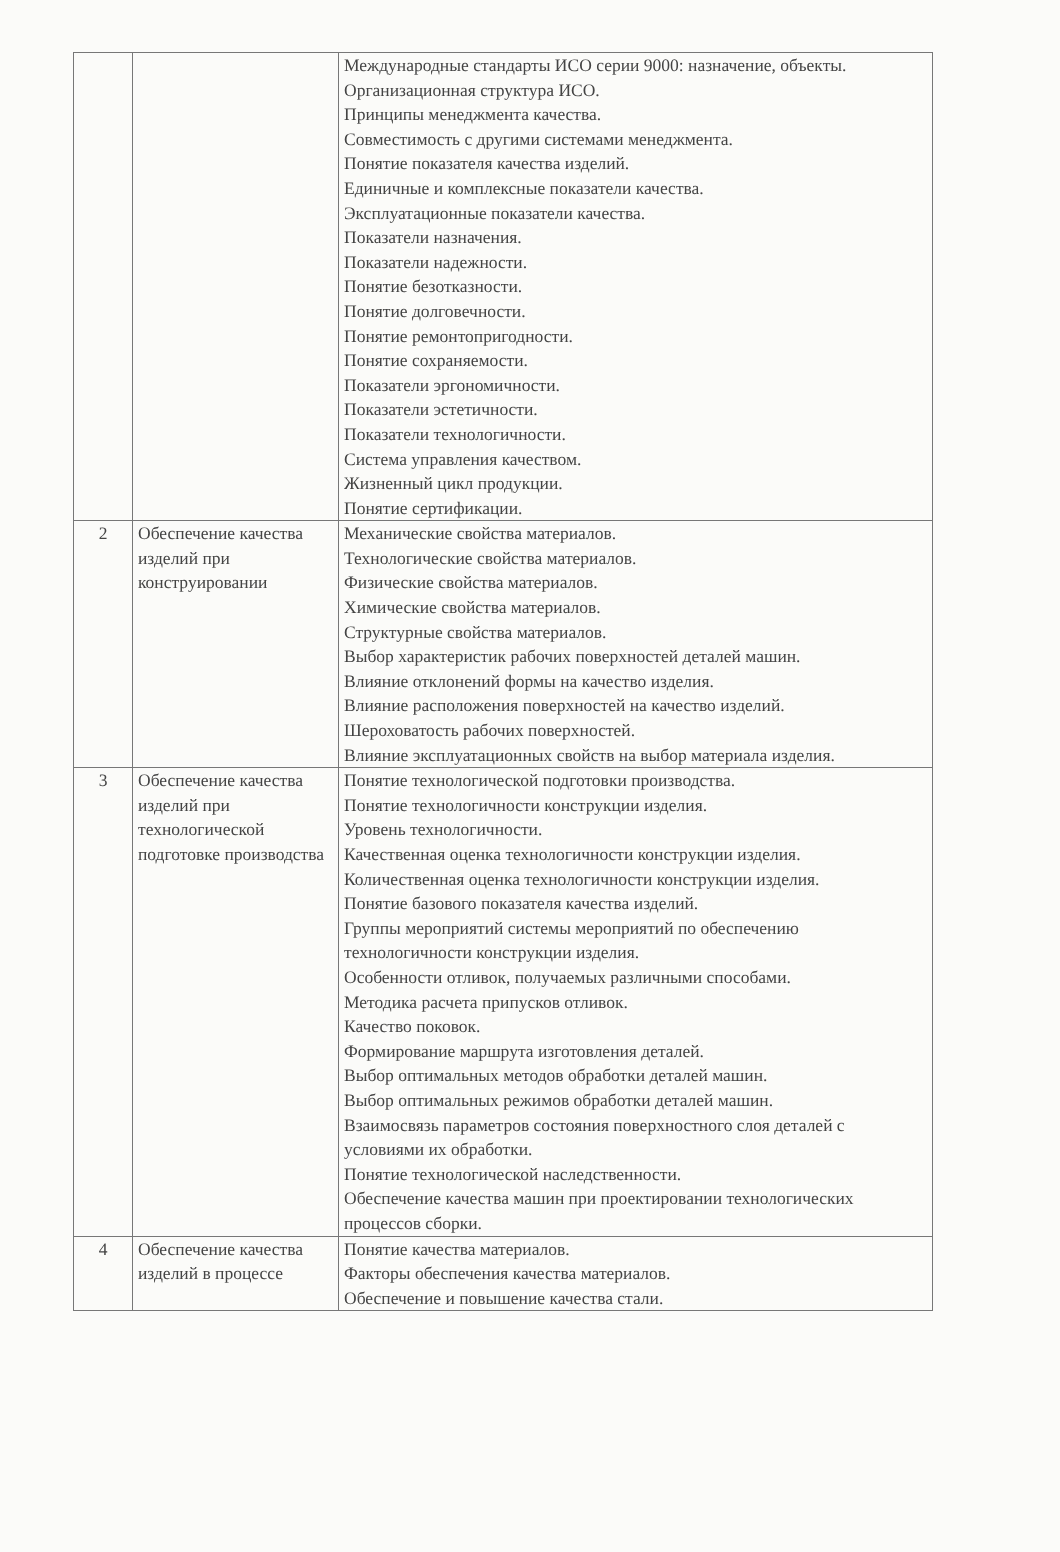| | | Международные стандарты ИСО серии 9000: назначение, объекты. Организационная структура ИСО. Принципы менеджмента качества. Совместимость с другими системами менеджмента. Понятие показателя качества изделий. Единичные и комплексные показатели качества. Эксплуатационные показатели качества. Показатели назначения. Показатели надежности. Понятие безотказности. Понятие долговечности. Понятие ремонтопригодности. Понятие сохраняемости. Показатели эргономичности. Показатели эстетичности. Показатели технологичности. Система управления качеством. Жизненный цикл продукции. Понятие сертификации. |
| 2 | Обеспечение качества изделий при конструировании | Механические свойства материалов. Технологические свойства материалов. Физические свойства материалов. Химические свойства материалов. Структурные свойства материалов. Выбор характеристик рабочих поверхностей деталей машин. Влияние отклонений формы на качество изделия. Влияние расположения поверхностей на качество изделий. Шероховатость рабочих поверхностей. Влияние эксплуатационных свойств на выбор материала изделия. |
| 3 | Обеспечение качества изделий при технологической подготовке производства | Понятие технологической подготовки производства. Понятие технологичности конструкции изделия. Уровень технологичности. Качественная оценка технологичности конструкции изделия. Количественная оценка технологичности конструкции изделия. Понятие базового показателя качества изделий. Группы мероприятий системы мероприятий по обеспечению технологичности конструкции изделия. Особенности отливок, получаемых различными способами. Методика расчета припусков отливок. Качество поковок. Формирование маршрута изготовления деталей. Выбор оптимальных методов обработки деталей машин. Выбор оптимальных режимов обработки деталей машин. Взаимосвязь параметров состояния поверхностного слоя деталей с условиями их обработки. Понятие технологической наследственности. Обеспечение качества машин при проектировании технологических процессов сборки. |
| 4 | Обеспечение качества изделий в процессе | Понятие качества материалов. Факторы обеспечения качества материалов. Обеспечение и повышение качества стали. |